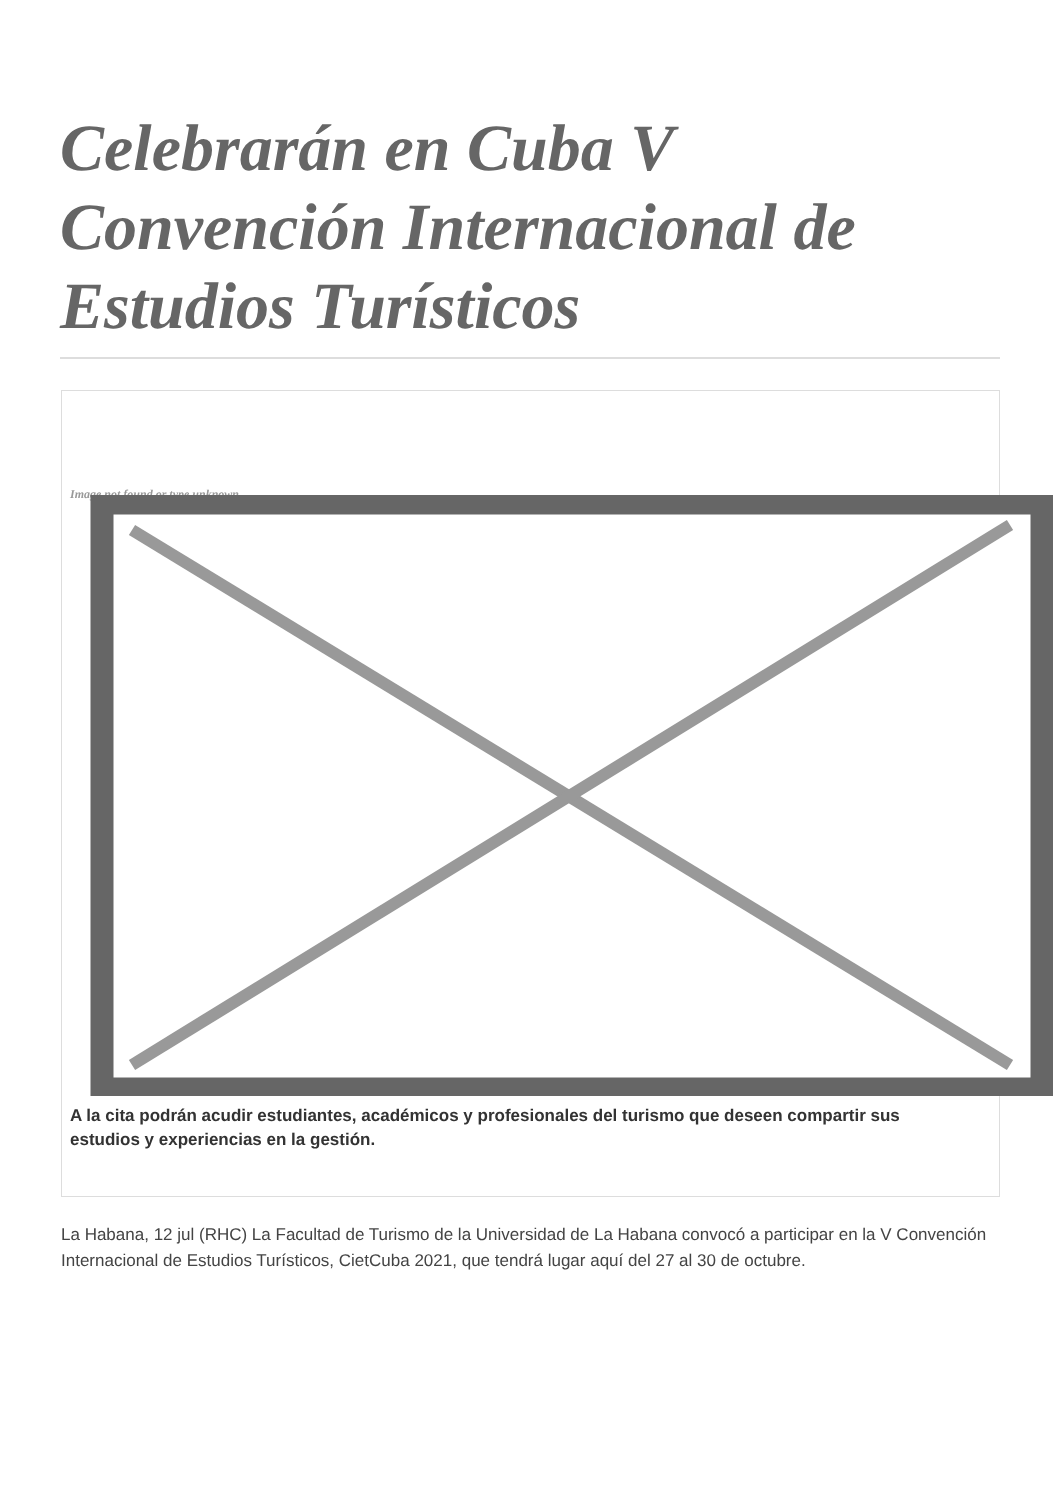Celebrarán en Cuba V Convención Internacional de Estudios Turísticos
Image not found or type unknown
A la cita podrán acudir estudiantes, académicos y profesionales del turismo que deseen compartir sus estudios y experiencias en la gestión.
La Habana, 12 jul (RHC) La Facultad de Turismo de la Universidad de La Habana convocó a participar en la V Convención Internacional de Estudios Turísticos, CietCuba 2021, que tendrá lugar aquí del 27 al 30 de octubre.